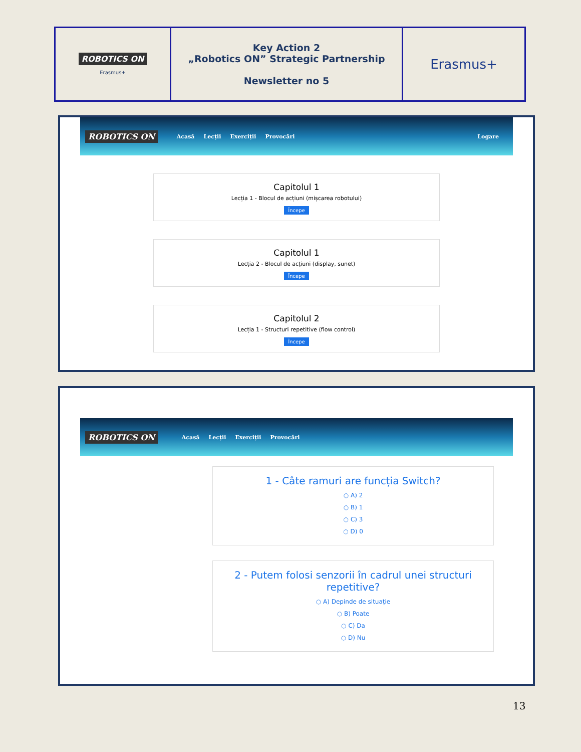| ROBOTICS ON Erasmus+ | Key Action 2 „Robotics ON” Strategic Partnership Newsletter no 5 | Erasmus+ |
ROBOTICS ON Acasă Lecții Exerciții Provocări Logare
Capitolul 1
Lecția 1 - Blocul de acțiuni (mișcarea robotului)
Începe
Capitolul 1
Lecția 2 - Blocul de acțiuni (display, sunet)
Începe
Capitolul 2
Lecția 1 - Structuri repetitive (flow control)
Începe
ROBOTICS ON Acasă Lecții Exerciții Provocări
1 - Câte ramuri are funcția Switch?
○ A) 2
○ B) 1
○ C) 3
○ D) 0
2 - Putem folosi senzorii în cadrul unei structuri repetitive?
○ A) Depinde de situație
○ B) Poate
○ C) Da
○ D) Nu
13